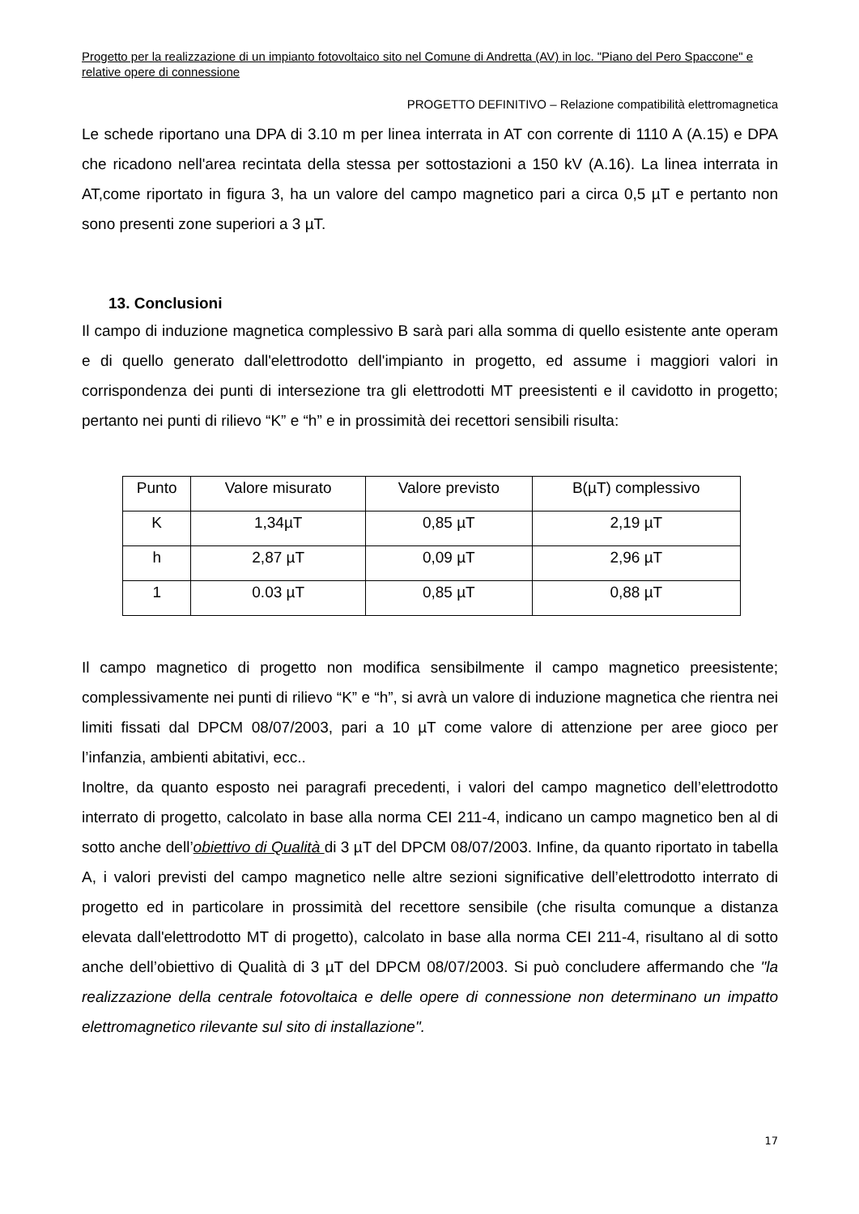Progetto per la realizzazione di un impianto fotovoltaico sito nel Comune di Andretta (AV) in loc. "Piano del Pero Spaccone" e relative opere di connessione
PROGETTO DEFINITIVO – Relazione compatibilità elettromagnetica
Le schede riportano una DPA di 3.10 m per linea interrata in AT con corrente di 1110 A (A.15) e DPA che ricadono nell'area recintata della stessa per sottostazioni a 150 kV (A.16). La linea interrata in AT,come riportato in figura 3, ha un valore del campo magnetico pari a circa 0,5 µT e pertanto non sono presenti zone superiori a 3 µT.
13. Conclusioni
Il campo di induzione magnetica complessivo B sarà pari alla somma di quello esistente ante operam e di quello generato dall'elettrodotto dell'impianto in progetto, ed assume i maggiori valori in corrispondenza dei punti di intersezione tra gli elettrodotti MT preesistenti e il cavidotto in progetto; pertanto nei punti di rilievo “K” e “h” e in prossimità dei recettori sensibili risulta:
| Punto | Valore misurato | Valore previsto | B(µT) complessivo |
| K | 1,34µT | 0,85 µT | 2,19 µT |
| h | 2,87 µT | 0,09 µT | 2,96 µT |
| 1 | 0.03 µT | 0,85 µT | 0,88 µT |
Il campo magnetico di progetto non modifica sensibilmente il campo magnetico preesistente; complessivamente nei punti di rilievo “K” e “h”, si avrà un valore di induzione magnetica che rientra nei limiti fissati dal DPCM 08/07/2003, pari a 10 µT come valore di attenzione per aree gioco per l’infanzia, ambienti abitativi, ecc..
Inoltre, da quanto esposto nei paragrafi precedenti, i valori del campo magnetico dell’elettrodotto interrato di progetto, calcolato in base alla norma CEI 211-4, indicano un campo magnetico ben al di sotto anche dell’obiettivo di Qualità di 3 µT del DPCM 08/07/2003. Infine, da quanto riportato in tabella A, i valori previsti del campo magnetico nelle altre sezioni significative dell’elettrodotto interrato di progetto ed in particolare in prossimità del recettore sensibile (che risulta comunque a distanza elevata dall'elettrodotto MT di progetto), calcolato in base alla norma CEI 211-4, risultano al di sotto anche dell’obiettivo di Qualità di 3 µT del DPCM 08/07/2003. Si può concludere affermando che "la realizzazione della centrale fotovoltaica e delle opere di connessione non determinano un impatto elettromagnetico rilevante sul sito di installazione".
17